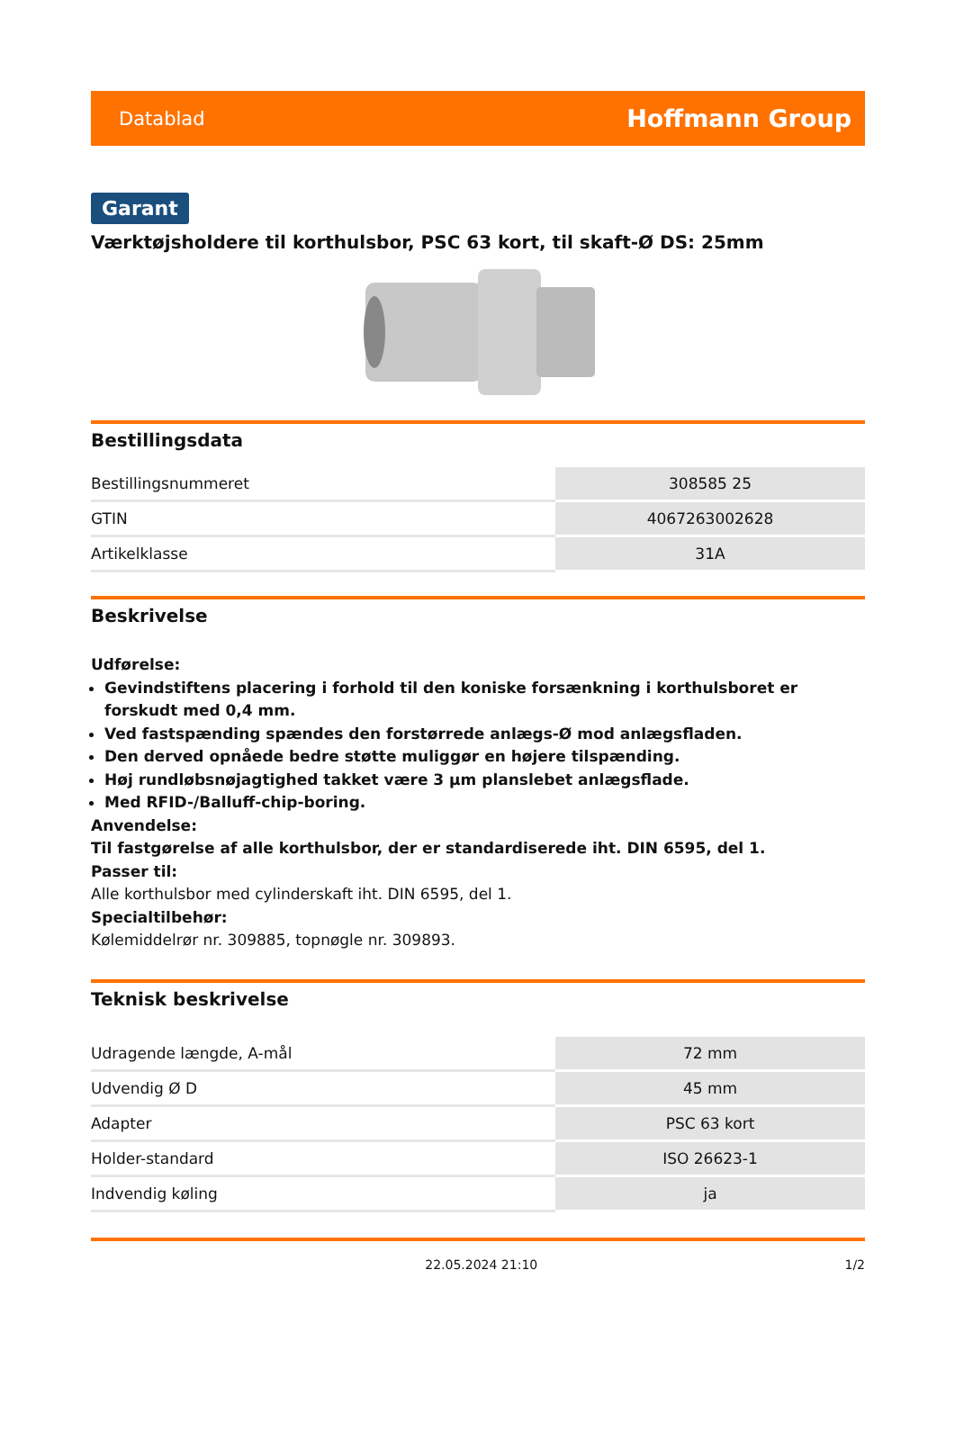Datablad Hoffmann Group
Garant
Værktøjsholdere til korthulsbor, PSC 63 kort, til skaft-Ø DS: 25mm
Bestillingsdata
| Bestillingsnummeret | 308585 25 |
| GTIN | 4067263002628 |
| Artikelklasse | 31A |
Beskrivelse
Udførelse:
Gevindstiftens placering i forhold til den koniske forsænkning i korthulsboret er forskudt med 0,4 mm.
Ved fastspænding spændes den forstørrede anlægs-Ø mod anlægsfladen.
Den derved opnåede bedre støtte muliggør en højere tilspænding.
Høj rundløbsnøjagtighed takket være 3 µm planslebet anlægsflade.
Med RFID-/Balluff-chip-boring.
Anvendelse:
Til fastgørelse af alle korthulsbor, der er standardiserede iht. DIN 6595, del 1.
Passer til:
Alle korthulsbor med cylinderskaft iht. DIN 6595, del 1.
Specialtilbehør:
Kølemiddelrør nr. 309885, topnøgle nr. 309893.
Teknisk beskrivelse
| Udragende længde, A-mål | 72 mm |
| Udvendig Ø D | 45 mm |
| Adapter | PSC 63 kort |
| Holder-standard | ISO 26623-1 |
| Indvendig køling | ja |
22.05.2024 21:10 1/2